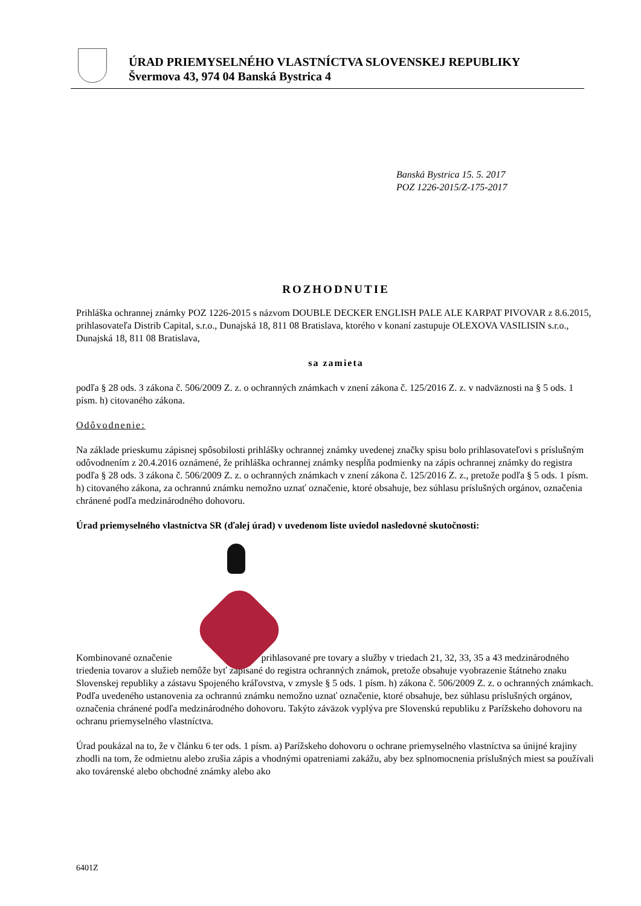ÚRAD PRIEMYSELNÉHO VLASTNÍCTVA SLOVENSKEJ REPUBLIKY
Švermova 43, 974 04 Banská Bystrica 4
Banská Bystrica 15. 5. 2017
POZ 1226-2015/Z-175-2017
ROZHODNUTIE
Prihláška ochrannej známky POZ 1226-2015 s názvom DOUBLE DECKER ENGLISH PALE ALE KARPAT PIVOVAR z 8.6.2015, prihlasovateľa Distrib Capital, s.r.o., Dunajská 18, 811 08 Bratislava, ktorého v konaní zastupuje OLEXOVA VASILISIN s.r.o., Dunajská 18, 811 08 Bratislava,
sa zamieta
podľa § 28 ods. 3 zákona č. 506/2009 Z. z. o ochranných známkach v znení zákona č. 125/2016 Z. z. v nadväznosti na § 5 ods. 1 písm. h) citovaného zákona.
Odôvodnenie:
Na základe prieskumu zápisnej spôsobilosti prihlášky ochrannej známky uvedenej značky spisu bolo prihlasovateľovi s príslušným odôvodnením z 20.4.2016 oznámené, že prihláška ochrannej známky nespĺňa podmienky na zápis ochrannej známky do registra podľa § 28 ods. 3 zákona č. 506/2009 Z. z. o ochranných známkach v znení zákona č. 125/2016 Z. z., pretože podľa § 5 ods. 1 písm. h) citovaného zákona, za ochrannú známku nemožno uznať označenie, ktoré obsahuje, bez súhlasu príslušných orgánov, označenia chránené podľa medzinárodného dohovoru.
Úrad priemyselného vlastníctva SR (ďalej úrad) v uvedenom liste uviedol nasledovné skutočnosti:
Kombinované označenie prihlasované pre tovary a služby v triedach 21, 32, 33, 35 a 43 medzinárodného triedenia tovarov a služieb nemôže byť zapísané do registra ochranných známok, pretože obsahuje vyobrazenie štátneho znaku Slovenskej republiky a zástavu Spojeného kráľovstva, v zmysle § 5 ods. 1 písm. h) zákona č. 506/2009 Z. z. o ochranných známkach. Podľa uvedeného ustanovenia za ochrannú známku nemožno uznať označenie, ktoré obsahuje, bez súhlasu príslušných orgánov, označenia chránené podľa medzinárodného dohovoru. Takýto záväzok vyplýva pre Slovenskú republiku z Parížskeho dohovoru na ochranu priemyselného vlastníctva.
Úrad poukázal na to, že v článku 6 ter ods. 1 písm. a) Parížskeho dohovoru o ochrane priemyselného vlastníctva sa únijné krajiny zhodli na tom, že odmietnu alebo zrušia zápis a vhodnými opatreniami zakážu, aby bez splnomocnenia príslušných miest sa používali ako továrenské alebo obchodné známky alebo ako
6401Z